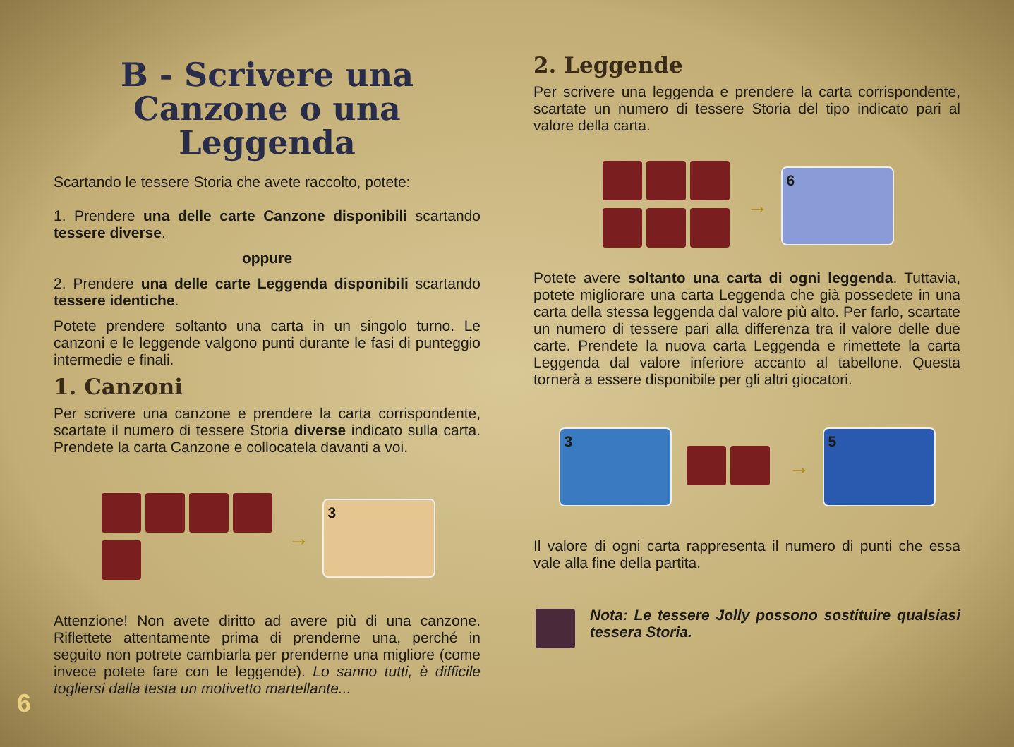B - Scrivere una Canzone o una Leggenda
Scartando le tessere Storia che avete raccolto, potete:
1. Prendere una delle carte Canzone disponibili scartando tessere diverse.
oppure
2. Prendere una delle carte Leggenda disponibili scartando tessere identiche.
Potete prendere soltanto una carta in un singolo turno. Le canzoni e le leggende valgono punti durante le fasi di punteggio intermedie e finali.
1. Canzoni
Per scrivere una canzone e prendere la carta corrispondente, scartate il numero di tessere Storia diverse indicato sulla carta. Prendete la carta Canzone e collocatela davanti a voi.
→
3
Attenzione! Non avete diritto ad avere più di una canzone. Riflettete attentamente prima di prenderne una, perché in seguito non potrete cambiarla per prenderne una migliore (come invece potete fare con le leggende). Lo sanno tutti, è difficile togliersi dalla testa un motivetto martellante...
2. Leggende
Per scrivere una leggenda e prendere la carta corrispondente, scartate un numero di tessere Storia del tipo indicato pari al valore della carta.
→
6
Potete avere soltanto una carta di ogni leggenda. Tuttavia, potete migliorare una carta Leggenda che già possedete in una carta della stessa leggenda dal valore più alto. Per farlo, scartate un numero di tessere pari alla differenza tra il valore delle due carte. Prendete la nuova carta Leggenda e rimettete la carta Leggenda dal valore inferiore accanto al tabellone. Questa tornerà a essere disponibile per gli altri giocatori.
3
→
5
Il valore di ogni carta rappresenta il numero di punti che essa vale alla fine della partita.
Nota: Le tessere Jolly possono sostituire qualsiasi tessera Storia.
6